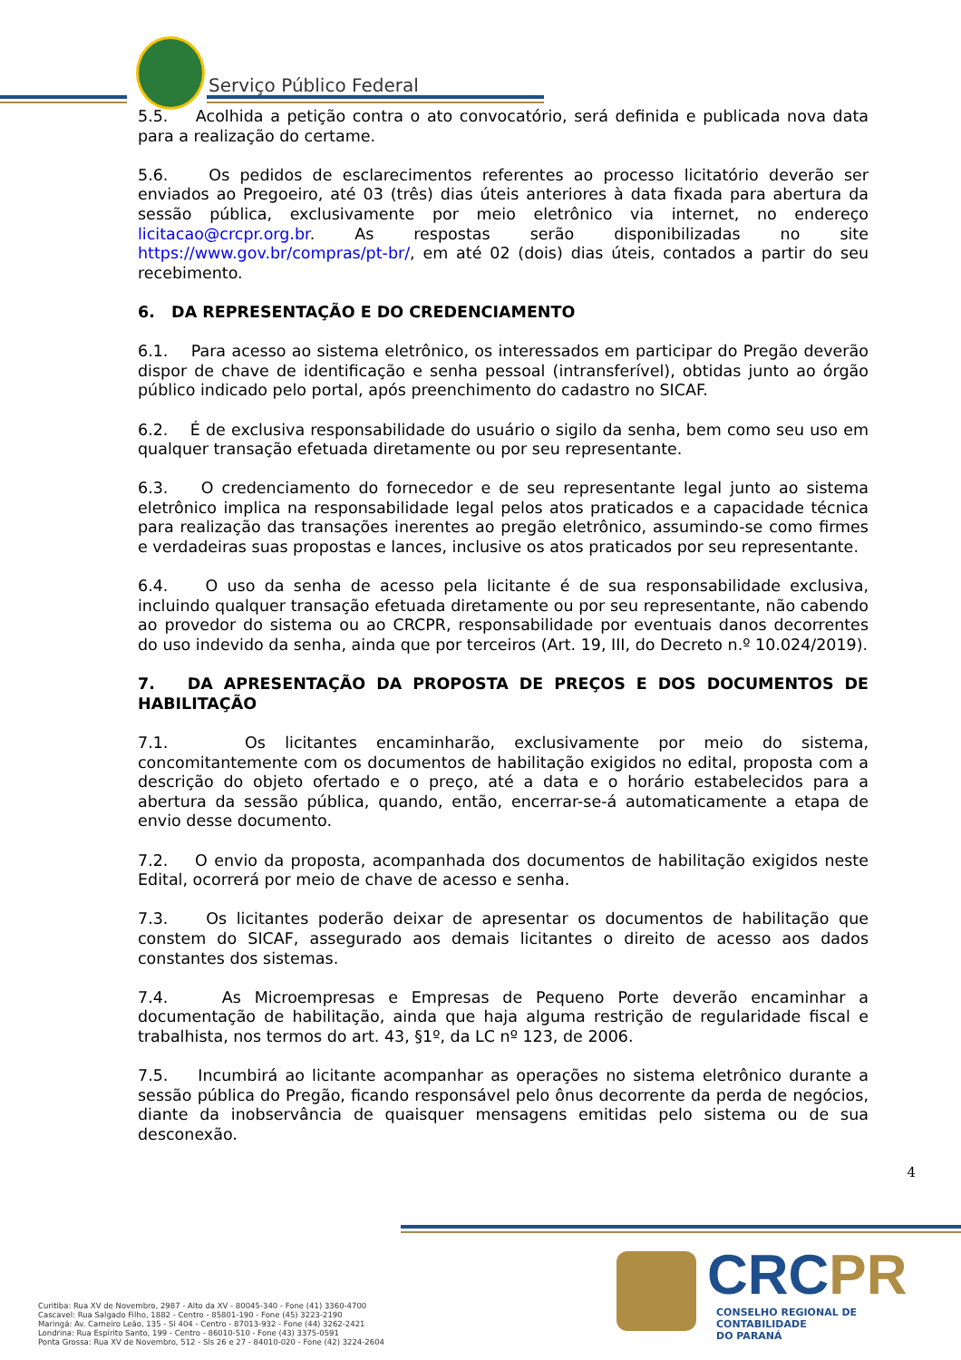Serviço Público Federal
5.5. Acolhida a petição contra o ato convocatório, será definida e publicada nova data para a realização do certame.
5.6. Os pedidos de esclarecimentos referentes ao processo licitatório deverão ser enviados ao Pregoeiro, até 03 (três) dias úteis anteriores à data fixada para abertura da sessão pública, exclusivamente por meio eletrônico via internet, no endereço licitacao@crcpr.org.br. As respostas serão disponibilizadas no site https://www.gov.br/compras/pt-br/, em até 02 (dois) dias úteis, contados a partir do seu recebimento.
6. DA REPRESENTAÇÃO E DO CREDENCIAMENTO
6.1. Para acesso ao sistema eletrônico, os interessados em participar do Pregão deverão dispor de chave de identificação e senha pessoal (intransferível), obtidas junto ao órgão público indicado pelo portal, após preenchimento do cadastro no SICAF.
6.2. É de exclusiva responsabilidade do usuário o sigilo da senha, bem como seu uso em qualquer transação efetuada diretamente ou por seu representante.
6.3. O credenciamento do fornecedor e de seu representante legal junto ao sistema eletrônico implica na responsabilidade legal pelos atos praticados e a capacidade técnica para realização das transações inerentes ao pregão eletrônico, assumindo-se como firmes e verdadeiras suas propostas e lances, inclusive os atos praticados por seu representante.
6.4. O uso da senha de acesso pela licitante é de sua responsabilidade exclusiva, incluindo qualquer transação efetuada diretamente ou por seu representante, não cabendo ao provedor do sistema ou ao CRCPR, responsabilidade por eventuais danos decorrentes do uso indevido da senha, ainda que por terceiros (Art. 19, III, do Decreto n.º 10.024/2019).
7. DA APRESENTAÇÃO DA PROPOSTA DE PREÇOS E DOS DOCUMENTOS DE HABILITAÇÃO
7.1. Os licitantes encaminharão, exclusivamente por meio do sistema, concomitantemente com os documentos de habilitação exigidos no edital, proposta com a descrição do objeto ofertado e o preço, até a data e o horário estabelecidos para a abertura da sessão pública, quando, então, encerrar-se-á automaticamente a etapa de envio desse documento.
7.2. O envio da proposta, acompanhada dos documentos de habilitação exigidos neste Edital, ocorrerá por meio de chave de acesso e senha.
7.3. Os licitantes poderão deixar de apresentar os documentos de habilitação que constem do SICAF, assegurado aos demais licitantes o direito de acesso aos dados constantes dos sistemas.
7.4. As Microempresas e Empresas de Pequeno Porte deverão encaminhar a documentação de habilitação, ainda que haja alguma restrição de regularidade fiscal e trabalhista, nos termos do art. 43, §1º, da LC nº 123, de 2006.
7.5. Incumbirá ao licitante acompanhar as operações no sistema eletrônico durante a sessão pública do Pregão, ficando responsável pelo ônus decorrente da perda de negócios, diante da inobservância de quaisquer mensagens emitidas pelo sistema ou de sua desconexão.
4
Curitiba: Rua XV de Novembro, 2987 - Alto da XV - 80045-340 - Fone (41) 3360-4700
Cascavel: Rua Salgado Filho, 1882 - Centro - 85801-190 - Fone (45) 3223-2190
Maringá: Av. Carneiro Leão, 135 - Sl 404 - Centro - 87013-932 - Fone (44) 3262-2421
Londrina: Rua Espírito Santo, 199 - Centro - 86010-510 - Fone (43) 3375-0591
Ponta Grossa: Rua XV de Novembro, 512 - Sls 26 e 27 - 84010-020 - Fone (42) 3224-2604
CRC PR
CONSELHO REGIONAL DE CONTABILIDADE
DO PARANÁ